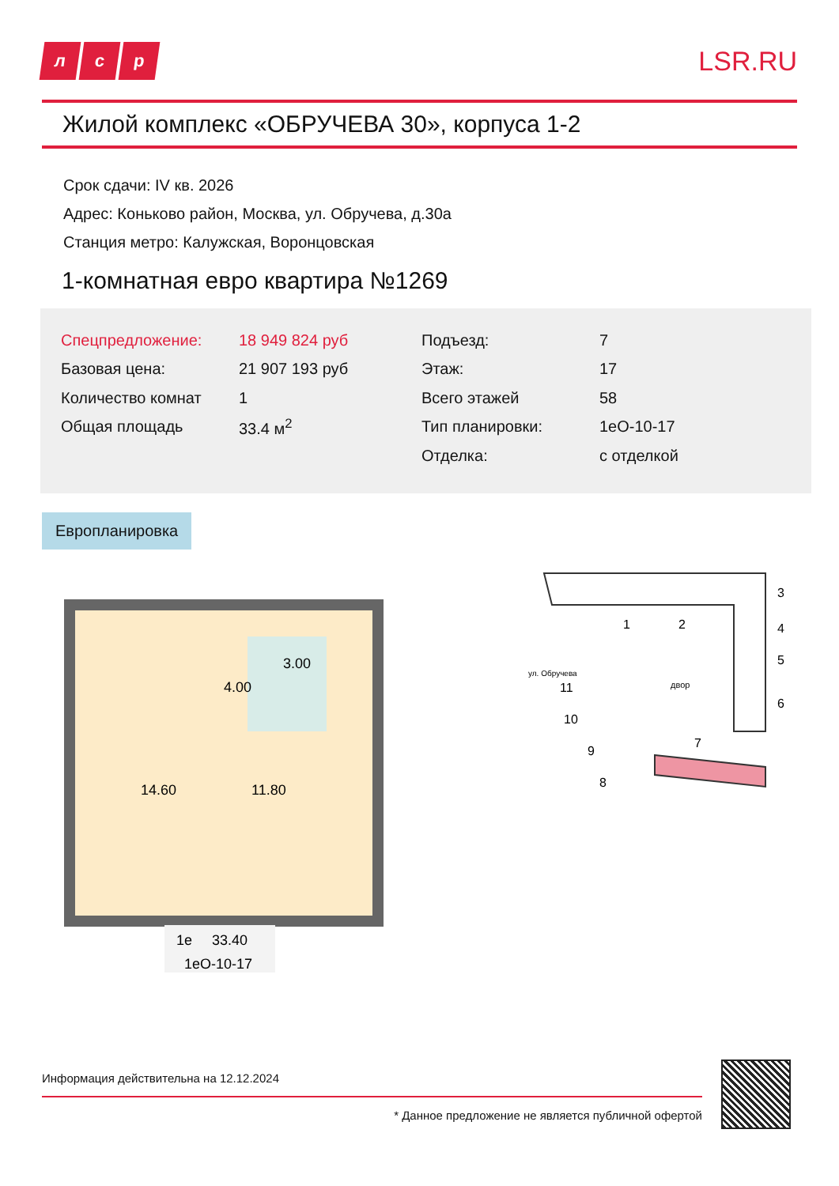лс р
LSR.RU
Жилой комплекс «ОБРУЧЕВА 30», корпуса 1-2
Срок сдачи: IV кв. 2026
Адрес: Коньково район, Москва, ул. Обручева, д.30а
Станция метро: Калужская, Воронцовская
1-комнатная евро квартира №1269
| Спецпредложение: | 18 949 824 руб | Подъезд: | 7 |
| Базовая цена: | 21 907 193 руб | Этаж: | 17 |
| Количество комнат | 1 | Всего этажей | 58 |
| Общая площадь | 33.4 м<sup>2</sup> | Тип планировки: | 1еО-10-17 |
| | | Отделка: | с отделкой |
Европланировка
14.60
4.00
3.00
11.80
1е
33.40
1еО-10-17
1
2
3
4
5
6
7
8
9
10
11
двор
ул. Обручева
Информация действительна на 12.12.2024
* Данное предложение не является публичной офертой